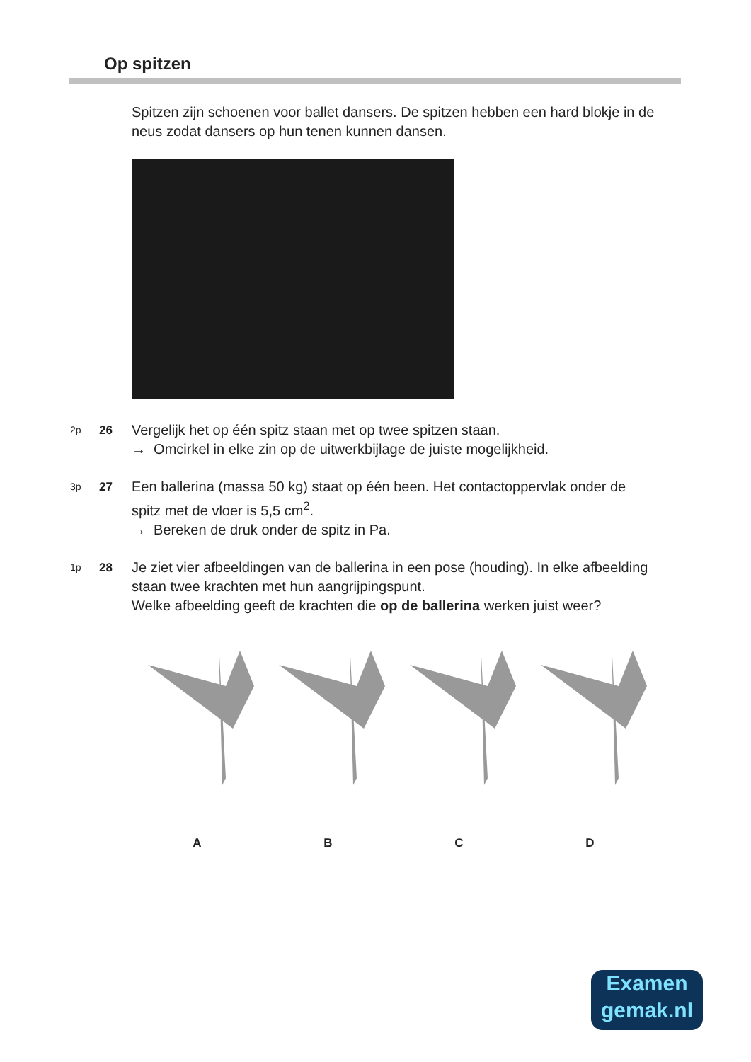Op spitzen
Spitzen zijn schoenen voor ballet dansers. De spitzen hebben een hard blokje in de neus zodat dansers op hun tenen kunnen dansen.
2p 26 Vergelijk het op één spitz staan met op twee spitzen staan.
→ Omcirkel in elke zin op de uitwerkbijlage de juiste mogelijkheid.
3p 27 Een ballerina (massa 50 kg) staat op één been. Het contactoppervlak onder de spitz met de vloer is 5,5 cm<sup>2</sup>.
→ Bereken de druk onder de spitz in Pa.
1p 28 Je ziet vier afbeeldingen van de ballerina in een pose (houding). In elke afbeelding staan twee krachten met hun aangrijpingspunt.
Welke afbeelding geeft de krachten die op de ballerina werken juist weer?
A
B
C
D
Examen
gemak.nl